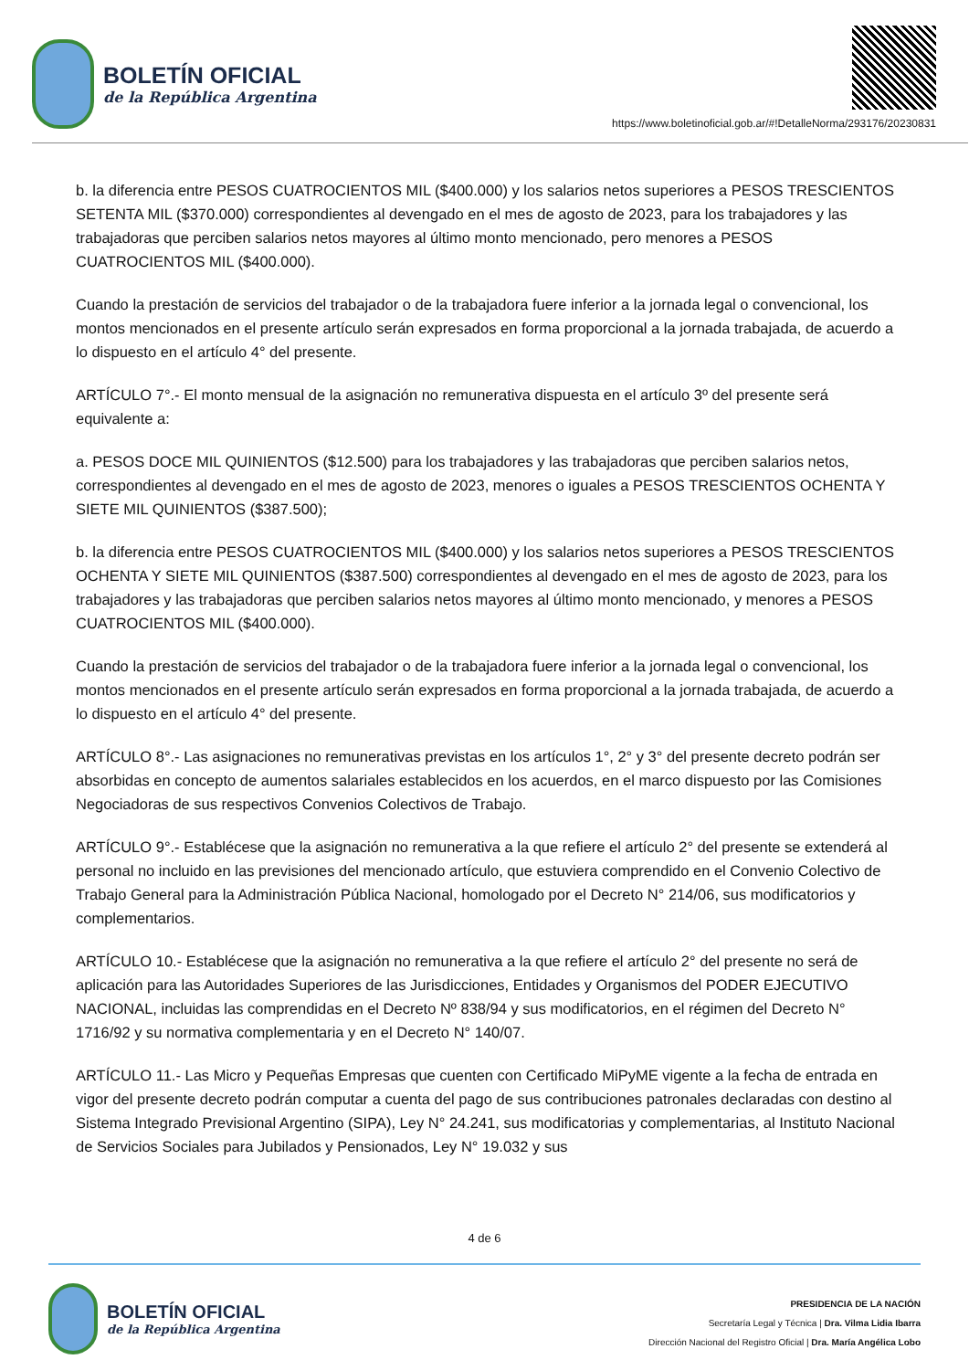BOLETÍN OFICIAL
de la República Argentina
https://www.boletinoficial.gob.ar/#!DetalleNorma/293176/20230831
b. la diferencia entre PESOS CUATROCIENTOS MIL ($400.000) y los salarios netos superiores a PESOS TRESCIENTOS SETENTA MIL ($370.000) correspondientes al devengado en el mes de agosto de 2023, para los trabajadores y las trabajadoras que perciben salarios netos mayores al último monto mencionado, pero menores a PESOS CUATROCIENTOS MIL ($400.000).
Cuando la prestación de servicios del trabajador o de la trabajadora fuere inferior a la jornada legal o convencional, los montos mencionados en el presente artículo serán expresados en forma proporcional a la jornada trabajada, de acuerdo a lo dispuesto en el artículo 4° del presente.
ARTÍCULO 7°.- El monto mensual de la asignación no remunerativa dispuesta en el artículo 3º del presente será equivalente a:
a. PESOS DOCE MIL QUINIENTOS ($12.500) para los trabajadores y las trabajadoras que perciben salarios netos, correspondientes al devengado en el mes de agosto de 2023, menores o iguales a PESOS TRESCIENTOS OCHENTA Y SIETE MIL QUINIENTOS ($387.500);
b. la diferencia entre PESOS CUATROCIENTOS MIL ($400.000) y los salarios netos superiores a PESOS TRESCIENTOS OCHENTA Y SIETE MIL QUINIENTOS ($387.500) correspondientes al devengado en el mes de agosto de 2023, para los trabajadores y las trabajadoras que perciben salarios netos mayores al último monto mencionado, y menores a PESOS CUATROCIENTOS MIL ($400.000).
Cuando la prestación de servicios del trabajador o de la trabajadora fuere inferior a la jornada legal o convencional, los montos mencionados en el presente artículo serán expresados en forma proporcional a la jornada trabajada, de acuerdo a lo dispuesto en el artículo 4° del presente.
ARTÍCULO 8°.- Las asignaciones no remunerativas previstas en los artículos 1°, 2° y 3° del presente decreto podrán ser absorbidas en concepto de aumentos salariales establecidos en los acuerdos, en el marco dispuesto por las Comisiones Negociadoras de sus respectivos Convenios Colectivos de Trabajo.
ARTÍCULO 9°.- Establécese que la asignación no remunerativa a la que refiere el artículo 2° del presente se extenderá al personal no incluido en las previsiones del mencionado artículo, que estuviera comprendido en el Convenio Colectivo de Trabajo General para la Administración Pública Nacional, homologado por el Decreto N° 214/06, sus modificatorios y complementarios.
ARTÍCULO 10.- Establécese que la asignación no remunerativa a la que refiere el artículo 2° del presente no será de aplicación para las Autoridades Superiores de las Jurisdicciones, Entidades y Organismos del PODER EJECUTIVO NACIONAL, incluidas las comprendidas en el Decreto Nº 838/94 y sus modificatorios, en el régimen del Decreto N° 1716/92 y su normativa complementaria y en el Decreto N° 140/07.
ARTÍCULO 11.- Las Micro y Pequeñas Empresas que cuenten con Certificado MiPyME vigente a la fecha de entrada en vigor del presente decreto podrán computar a cuenta del pago de sus contribuciones patronales declaradas con destino al Sistema Integrado Previsional Argentino (SIPA), Ley N° 24.241, sus modificatorias y complementarias, al Instituto Nacional de Servicios Sociales para Jubilados y Pensionados, Ley N° 19.032 y sus
4 de 6
BOLETÍN OFICIAL
de la República Argentina
PRESIDENCIA DE LA NACIÓN
Secretaría Legal y Técnica | Dra. Vilma Lidia Ibarra
Dirección Nacional del Registro Oficial | Dra. María Angélica Lobo